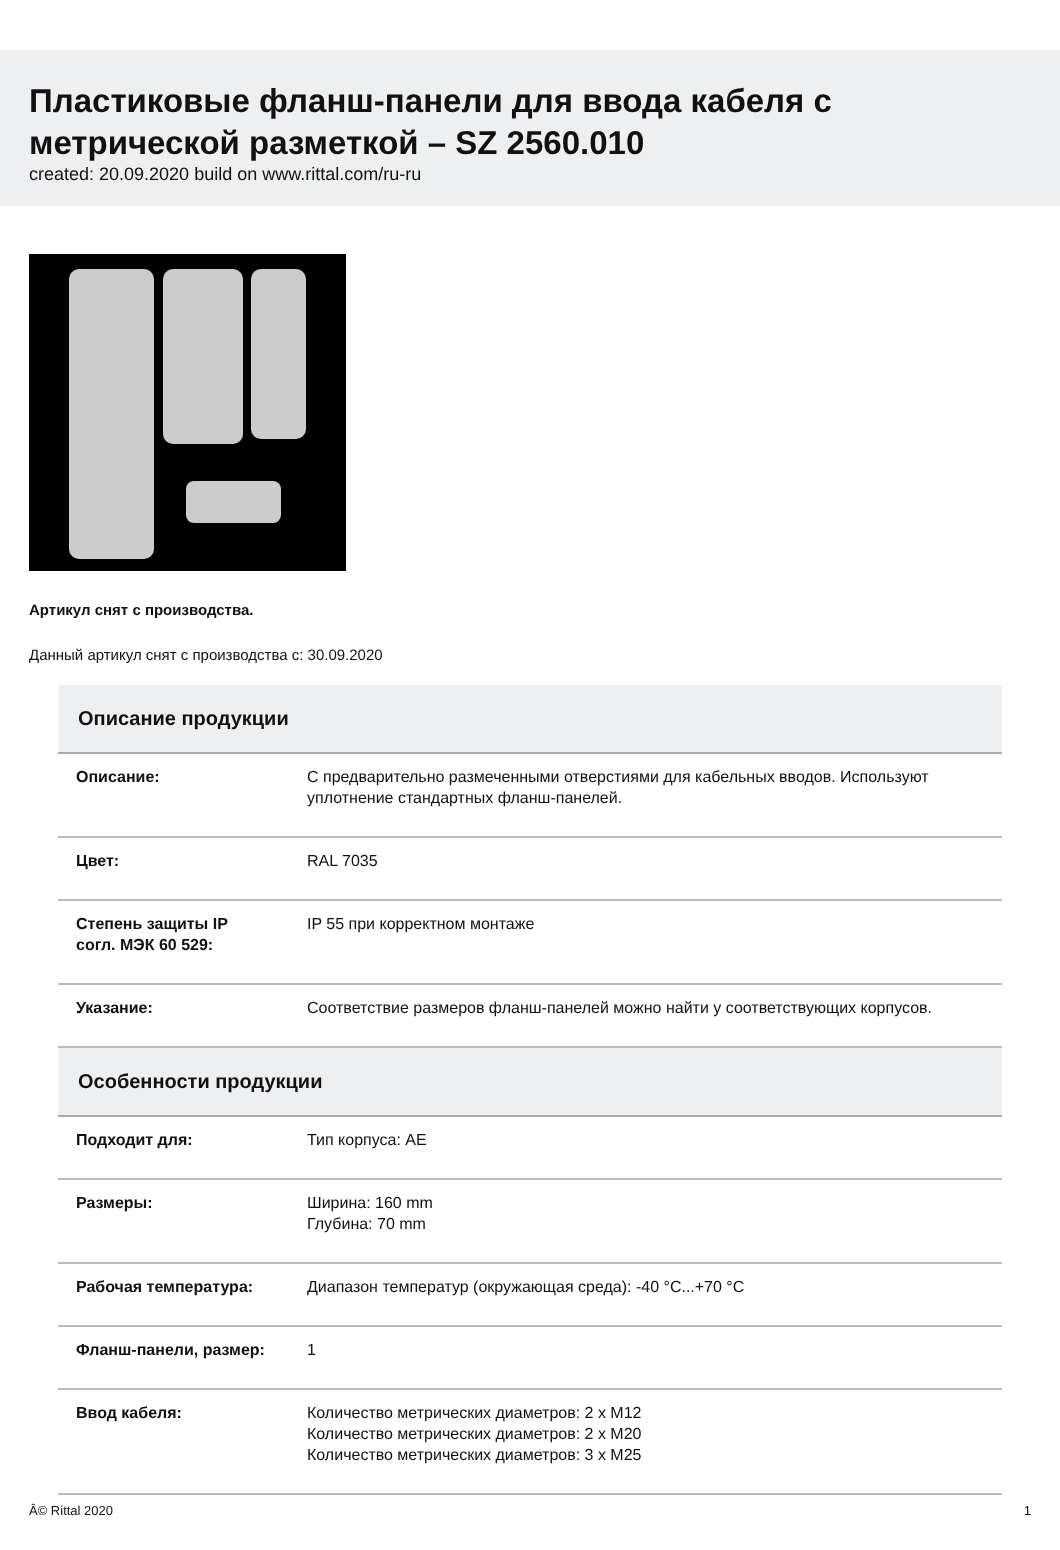Пластиковые фланш-панели для ввода кабеля с метрической разметкой – SZ 2560.010
created: 20.09.2020 build on www.rittal.com/ru-ru
Артикул снят с производства.
Данный артикул снят с производства с: 30.09.2020
| Описание продукции | |
| --- | --- |
| Описание: | С предварительно размеченными отверстиями для кабельных вводов. Используют уплотнение стандартных фланш-панелей. |
| Цвет: | RAL 7035 |
| Степень защиты IP согл. МЭК 60 529: | IP 55 при корректном монтаже |
| Указание: | Соответствие размеров фланш-панелей можно найти у соответствующих корпусов. |
| Особенности продукции | |
| Подходит для: | Тип корпуса: AE |
| Размеры: | Ширина: 160 mm Глубина: 70 mm |
| Рабочая температура: | Диапазон температур (окружающая среда): -40 °C...+70 °C |
| Фланш-панели, размер: | 1 |
| Ввод кабеля: | Количество метрических диаметров: 2 x M12 Количество метрических диаметров: 2 x M20 Количество метрических диаметров: 3 x M25 |
Â© Rittal 2020 1